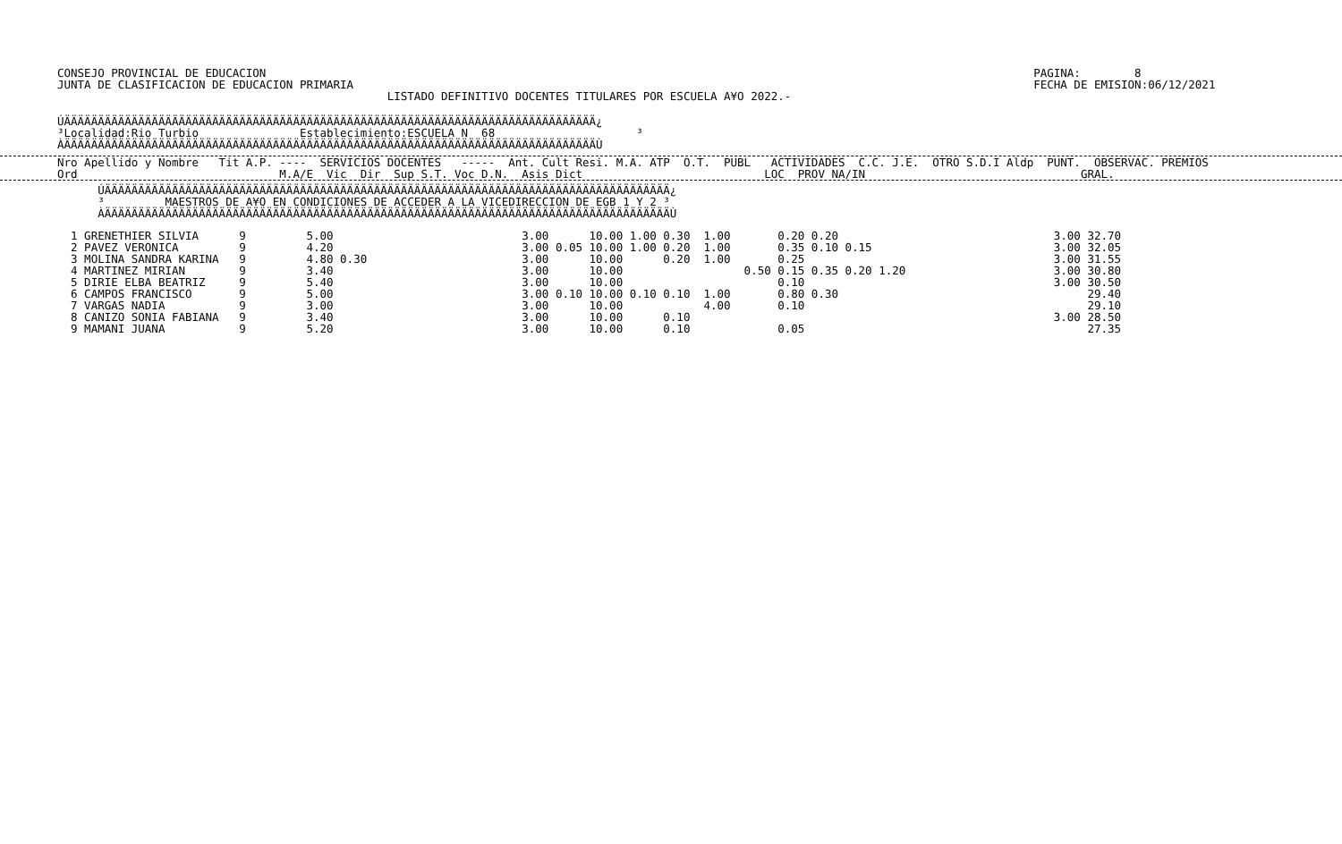CONSEJO PROVINCIAL DE EDUCACION                                                                                                                  PAGINA:        8
JUNTA DE CLASIFICACION DE EDUCACION PRIMARIA                                                                                                     FECHA DE EMISION:06/12/2021
                                                 LISTADO DEFINITIVO DOCENTES TITULARES POR ESCUELA A¥O 2022.-
ÚÄÄÄÄÄÄÄÄÄÄÄÄÄÄÄÄÄÄÄÄÄÄÄÄÄÄÄÄÄÄÄÄÄÄÄÄÄÄÄÄÄÄÄÄÄÄÄÄÄÄÄÄÄÄÄÄÄÄÄÄÄÄÄÄÄÄÄÄÄÄÄÄÄÄÄÄÄÄÄ¿
³Localidad:Rio Turbio               Establecimiento:ESCUELA N  68                     ³
ÀÄÄÄÄÄÄÄÄÄÄÄÄÄÄÄÄÄÄÄÄÄÄÄÄÄÄÄÄÄÄÄÄÄÄÄÄÄÄÄÄÄÄÄÄÄÄÄÄÄÄÄÄÄÄÄÄÄÄÄÄÄÄÄÄÄÄÄÄÄÄÄÄÄÄÄÄÄÄÄÙ
Nro Apellido y Nombre   Tit A.P. ----  SERVICIOS DOCENTES   -----  Ant. Cult Resi. M.A. ATP  O.T.  PUBL   ACTIVIDADES  C.C. J.E.  OTRO S.D.I Aldp  PUNT.  OBSERVAC. PREMIOS
Ord                              M.A/E  Vic  Dir  Sup S.T. Voc D.N.  Asis Dict                           LOC  PROV NA/IN                                GRAL.
      ÚÄÄÄÄÄÄÄÄÄÄÄÄÄÄÄÄÄÄÄÄÄÄÄÄÄÄÄÄÄÄÄÄÄÄÄÄÄÄÄÄÄÄÄÄÄÄÄÄÄÄÄÄÄÄÄÄÄÄÄÄÄÄÄÄÄÄÄÄÄÄÄÄÄÄÄÄÄÄÄÄÄÄÄÄ¿
      ³         MAESTROS DE A¥O EN CONDICIONES DE ACCEDER A LA VICEDIRECCION DE EGB 1 Y 2 ³
      ÀÄÄÄÄÄÄÄÄÄÄÄÄÄÄÄÄÄÄÄÄÄÄÄÄÄÄÄÄÄÄÄÄÄÄÄÄÄÄÄÄÄÄÄÄÄÄÄÄÄÄÄÄÄÄÄÄÄÄÄÄÄÄÄÄÄÄÄÄÄÄÄÄÄÄÄÄÄÄÄÄÄÄÄÄÙ
  1 GRENETHIER SILVIA      9         5.00                            3.00      10.00 1.00 0.30  1.00       0.20 0.20                                3.00 32.70
  2 PAVEZ VERONICA         9         4.20                            3.00 0.05 10.00 1.00 0.20  1.00       0.35 0.10 0.15                           3.00 32.05
  3 MOLINA SANDRA KARINA   9         4.80 0.30                       3.00      10.00      0.20  1.00       0.25                                     3.00 31.55
  4 MARTINEZ MIRIAN        9         3.40                            3.00      10.00                  0.50 0.15 0.35 0.20 1.20                      3.00 30.80
  5 DIRIE ELBA BEATRIZ     9         5.40                            3.00      10.00                       0.10                                     3.00 30.50
  6 CAMPOS FRANCISCO       9         5.00                            3.00 0.10 10.00 0.10 0.10  1.00       0.80 0.30                                     29.40
  7 VARGAS NADIA           9         3.00                            3.00      10.00            4.00       0.10                                          29.10
  8 CANIZO SONIA FABIANA   9         3.40                            3.00      10.00      0.10                                                      3.00 28.50
  9 MAMANI JUANA           9         5.20                            3.00      10.00      0.10             0.05                                          27.35